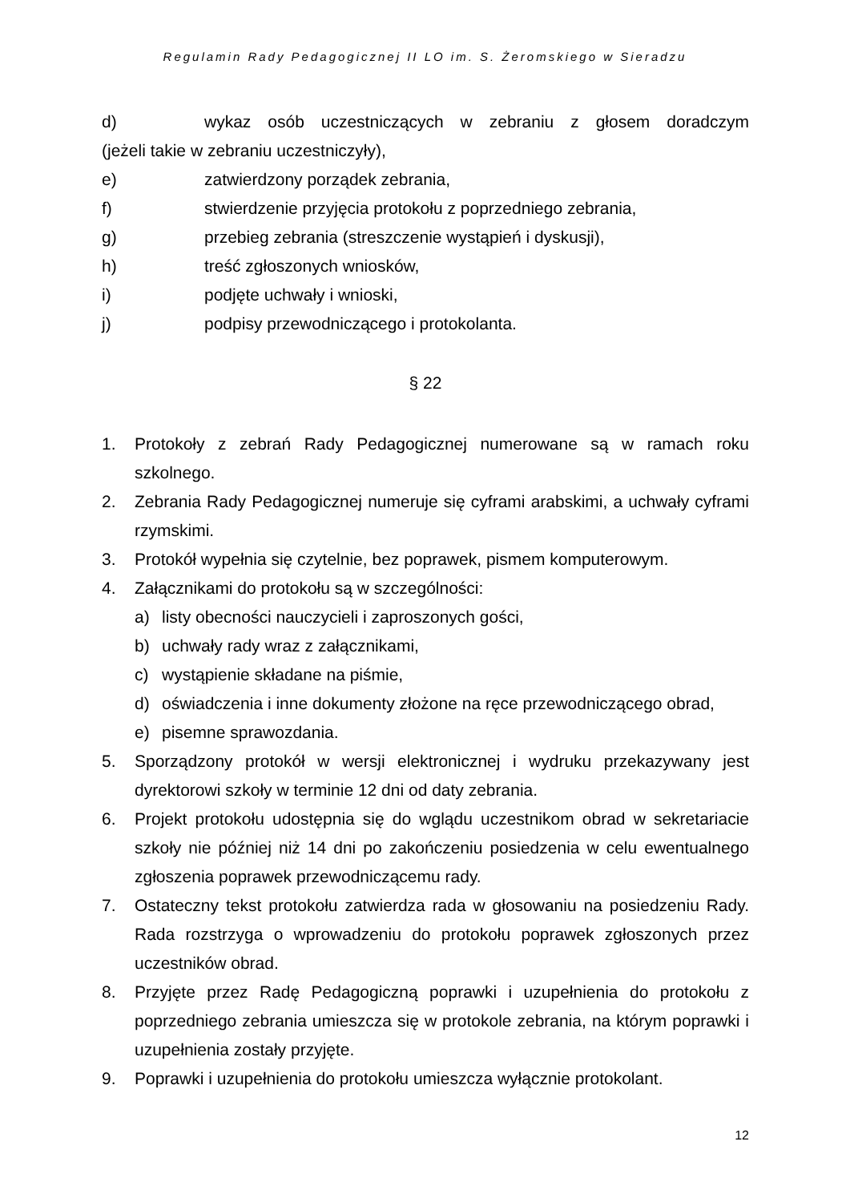Regulamin Rady Pedagogicznej II LO im. S. Żeromskiego w Sieradzu
d) wykaz osób uczestniczących w zebraniu z głosem doradczym
(jeżeli takie w zebraniu uczestniczyły),
e) zatwierdzony porządek zebrania,
f) stwierdzenie przyjęcia protokołu z poprzedniego zebrania,
g) przebieg zebrania (streszczenie wystąpień i dyskusji),
h) treść zgłoszonych wniosków,
i) podjęte uchwały i wnioski,
j) podpisy przewodniczącego i protokolanta.
§ 22
1. Protokoły z zebrań Rady Pedagogicznej numerowane są w ramach roku szkolnego.
2. Zebrania Rady Pedagogicznej numeruje się cyframi arabskimi, a uchwały cyframi rzymskimi.
3. Protokół wypełnia się czytelnie, bez poprawek, pismem komputerowym.
4. Załącznikami do protokołu są w szczególności:
a) listy obecności nauczycieli i zaproszonych gości,
b) uchwały rady wraz z załącznikami,
c) wystąpienie składane na piśmie,
d) oświadczenia i inne dokumenty złożone na ręce przewodniczącego obrad,
e) pisemne sprawozdania.
5. Sporządzony protokół w wersji elektronicznej i wydruku przekazywany jest dyrektorowi szkoły w terminie 12 dni od daty zebrania.
6. Projekt protokołu udostępnia się do wglądu uczestnikom obrad w sekretariacie szkoły nie później niż 14 dni po zakończeniu posiedzenia w celu ewentualnego zgłoszenia poprawek przewodniczącemu rady.
7. Ostateczny tekst protokołu zatwierdza rada w głosowaniu na posiedzeniu Rady. Rada rozstrzyga o wprowadzeniu do protokołu poprawek zgłoszonych przez uczestników obrad.
8. Przyjęte przez Radę Pedagogiczną poprawki i uzupełnienia do protokołu z poprzedniego zebrania umieszcza się w protokole zebrania, na którym poprawki i uzupełnienia zostały przyjęte.
9. Poprawki i uzupełnienia do protokołu umieszcza wyłącznie protokolant.
12